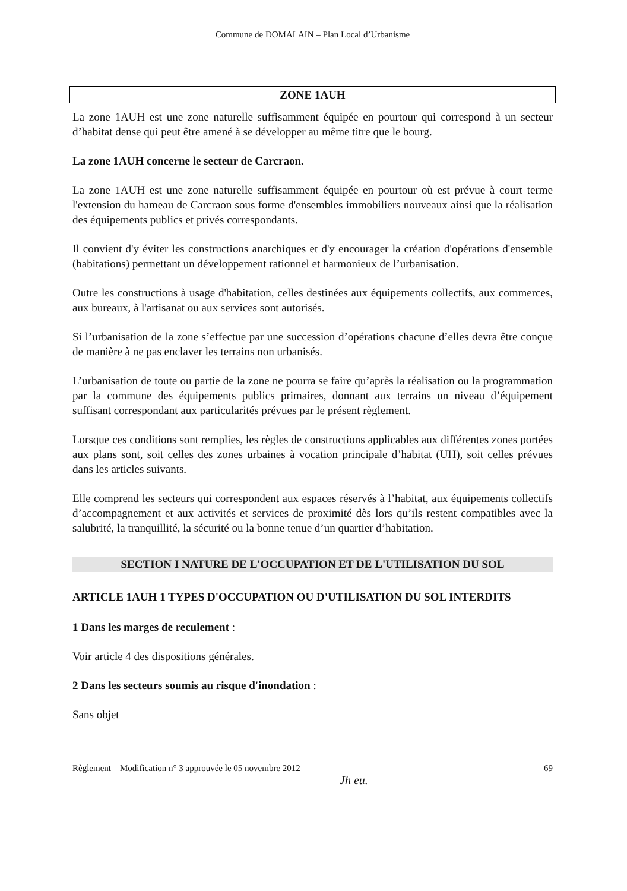Commune de DOMALAIN – Plan Local d’Urbanisme
ZONE 1AUH
La zone 1AUH est une zone naturelle suffisamment équipée en pourtour qui correspond à un secteur d’habitat dense qui peut être amené à se développer au même titre que le bourg.
La zone 1AUH concerne le secteur de Carcraon.
La zone 1AUH est une zone naturelle suffisamment équipée en pourtour où est prévue à court terme l'extension du hameau de Carcraon sous forme d'ensembles immobiliers nouveaux ainsi que la réalisation des équipements publics et privés correspondants.
Il convient d'y éviter les constructions anarchiques et d'y encourager la création d'opérations d'ensemble (habitations) permettant un développement rationnel et harmonieux de l’urbanisation.
Outre les constructions à usage d'habitation, celles destinées aux équipements collectifs, aux commerces, aux bureaux, à l'artisanat ou aux services sont autorisés.
Si l’urbanisation de la zone s’effectue par une succession d’opérations chacune d’elles devra être conçue de manière à ne pas enclaver les terrains non urbanisés.
L’urbanisation de toute ou partie de la zone ne pourra se faire qu’après la réalisation ou la programmation par la commune des équipements publics primaires, donnant aux terrains un niveau d’équipement suffisant correspondant aux particularités prévues par le présent règlement.
Lorsque ces conditions sont remplies, les règles de constructions applicables aux différentes zones portées aux plans sont, soit celles des zones urbaines à vocation principale d’habitat (UH), soit celles prévues dans les articles suivants.
Elle comprend les secteurs qui correspondent aux espaces réservés à l’habitat, aux équipements collectifs d’accompagnement et aux activités et services de proximité dès lors qu’ils restent compatibles avec la salubrité, la tranquillité, la sécurité ou la bonne tenue d’un quartier d’habitation.
SECTION I NATURE DE L'OCCUPATION ET DE L'UTILISATION DU SOL
ARTICLE 1AUH 1 TYPES D'OCCUPATION OU D'UTILISATION DU SOL INTERDITS
1 Dans les marges de reculement :
Voir article 4 des dispositions générales.
2 Dans les secteurs soumis au risque d'inondation :
Sans objet
Règlement – Modification n° 3 approuvée le 05 novembre 2012 69
Jh eu.